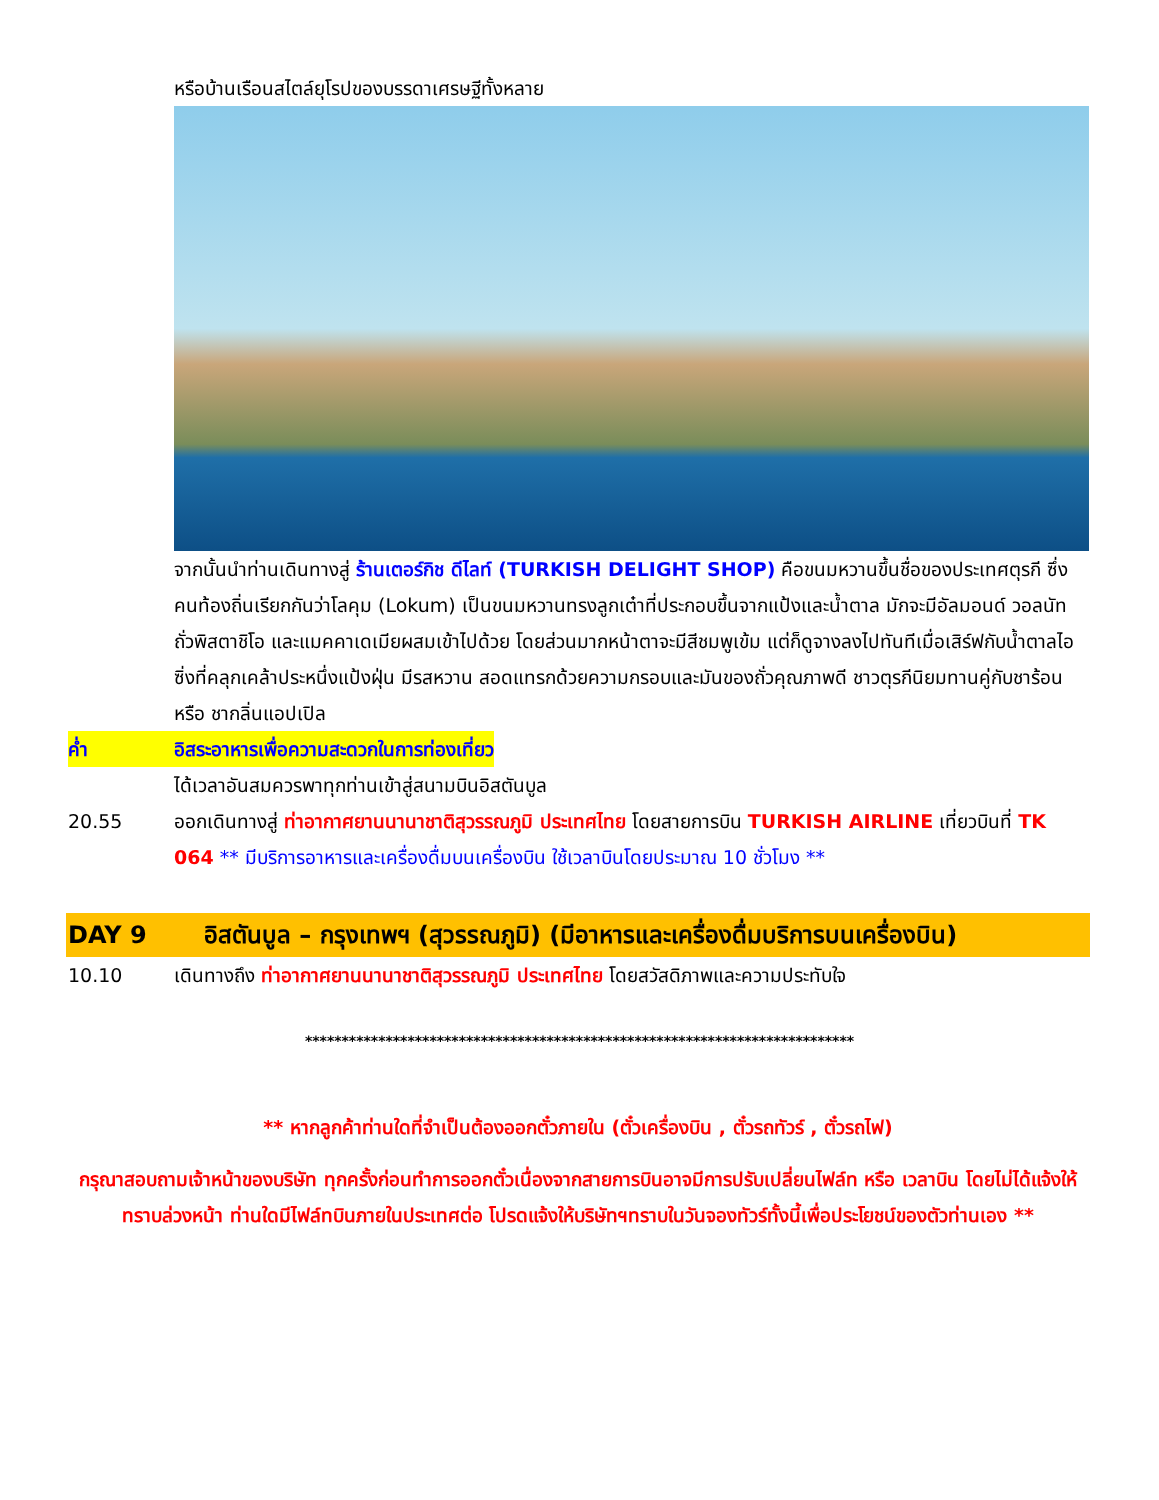หรือบ้านเรือนสไตล์ยุโรปของบรรดาเศรษฐีทั้งหลาย
จากนั้นนำท่านเดินทางสู่ ร้านเตอร์กิช ดีไลท์ (TURKISH DELIGHT SHOP) คือขนมหวานขึ้นชื่อของประเทศตุรกี ซึ่งคนท้องถิ่นเรียกกันว่าโลคุม (Lokum) เป็นขนมหวานทรงลูกเต๋าที่ประกอบขึ้นจากแป้งและน้ำตาล มักจะมีอัลมอนด์ วอลนัท ถั่วพิสตาชิโอ และแมคคาเดเมียผสมเข้าไปด้วย โดยส่วนมากหน้าตาจะมีสีชมพูเข้ม แต่ก็ดูจางลงไปทันทีเมื่อเสิร์ฟกับน้ำตาลไอซิ่งที่คลุกเคล้าประหนึ่งแป้งฝุ่น มีรสหวาน สอดแทรกด้วยความกรอบและมันของถั่วคุณภาพดี ชาวตุรกีนิยมทานคู่กับชาร้อน หรือ ชากลิ่นแอปเปิล
ค่ำ อิสระอาหารเพื่อความสะดวกในการท่องเที่ยว
ได้เวลาอันสมควรพาทุกท่านเข้าสู่สนามบินอิสตันบูล
20.55 ออกเดินทางสู่ ท่าอากาศยานนานาชาติสุวรรณภูมิ ประเทศไทย โดยสายการบิน TURKISH AIRLINE เที่ยวบินที่ TK 064 ** มีบริการอาหารและเครื่องดื่มบนเครื่องบิน ใช้เวลาบินโดยประมาณ 10 ชั่วโมง **
DAY 9 อิสตันบูล – กรุงเทพฯ (สุวรรณภูมิ) (มีอาหารและเครื่องดื่มบริการบนเครื่องบิน)
10.10 เดินทางถึง ท่าอากาศยานนานาชาติสุวรรณภูมิ ประเทศไทย โดยสวัสดิภาพและความประทับใจ
***************************************************************************
** หากลูกค้าท่านใดที่จำเป็นต้องออกตั๋วภายใน (ตั๋วเครื่องบิน , ตั๋วรถทัวร์ , ตั๋วรถไฟ)
กรุณาสอบถามเจ้าหน้าของบริษัท ทุกครั้งก่อนทำการออกตั๋วเนื่องจากสายการบินอาจมีการปรับเปลี่ยนไฟล์ท หรือ เวลาบิน โดยไม่ได้แจ้งให้ทราบล่วงหน้า ท่านใดมีไฟล์ทบินภายในประเทศต่อ โปรดแจ้งให้บริษัทฯทราบในวันจองทัวร์ทั้งนี้เพื่อประโยชน์ของตัวท่านเอง **